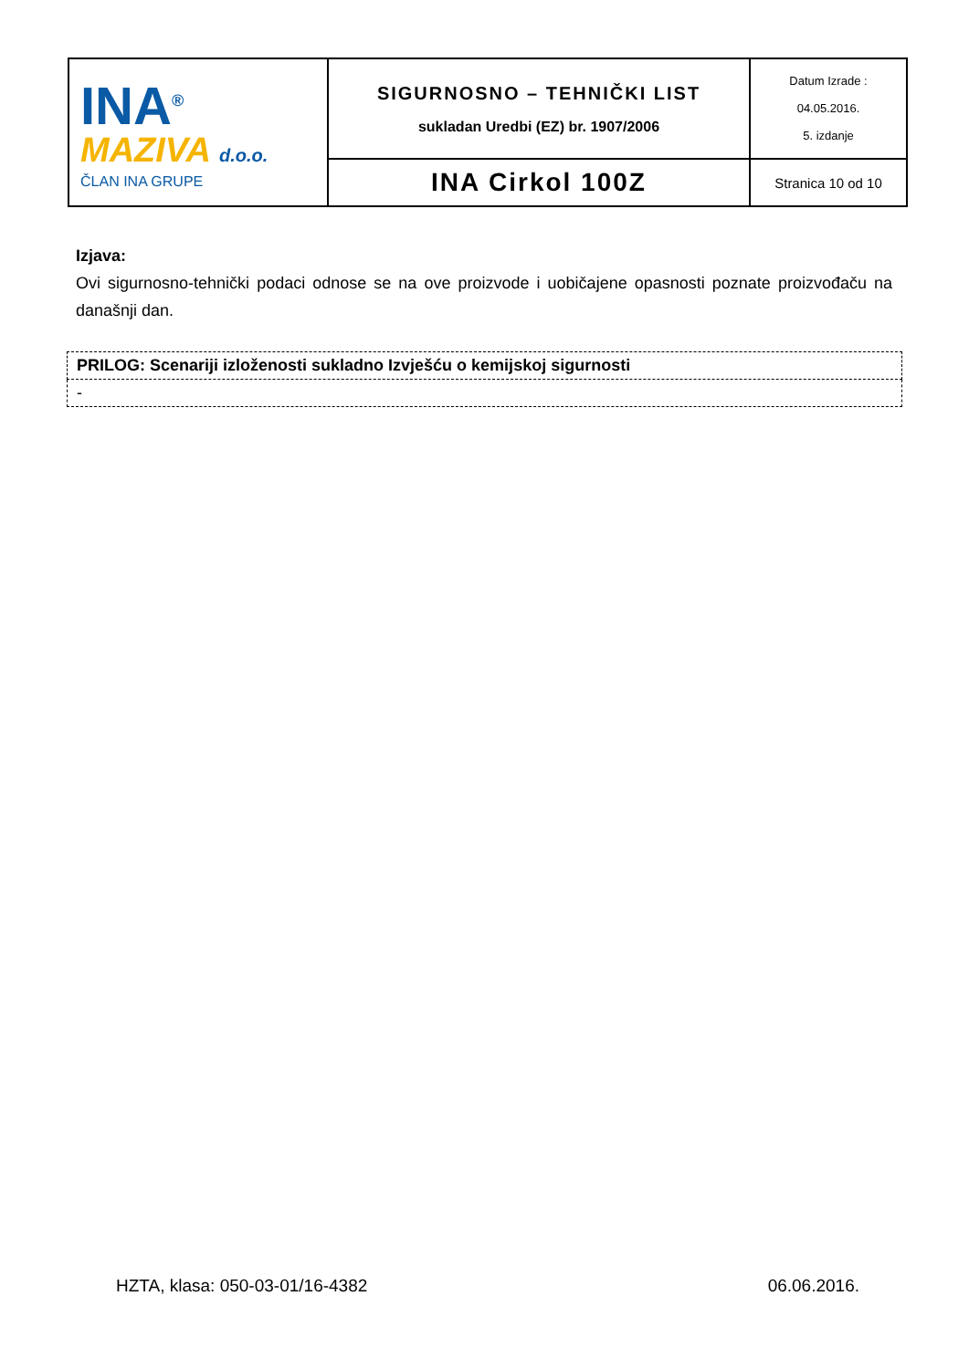| INA<sup>®</sup> MAZIVA d.o.o. ČLAN INA GRUPE | SIGURNOSNO – TEHNIČKI LIST sukladan Uredbi (EZ) br. 1907/2006 | Datum Izrade : 04.05.2016. 5. izdanje |
| | INA Cirkol 100Z | Stranica 10 od 10 |
Izjava:
Ovi sigurnosno-tehnički podaci odnose se na ove proizvode i uobičajene opasnosti poznate proizvođaču na današnji dan.
| PRILOG: Scenariji izloženosti sukladno Izvješću o kemijskoj sigurnosti |
| - |
HZTA, klasa: 050-03-01/16-4382 06.06.2016.